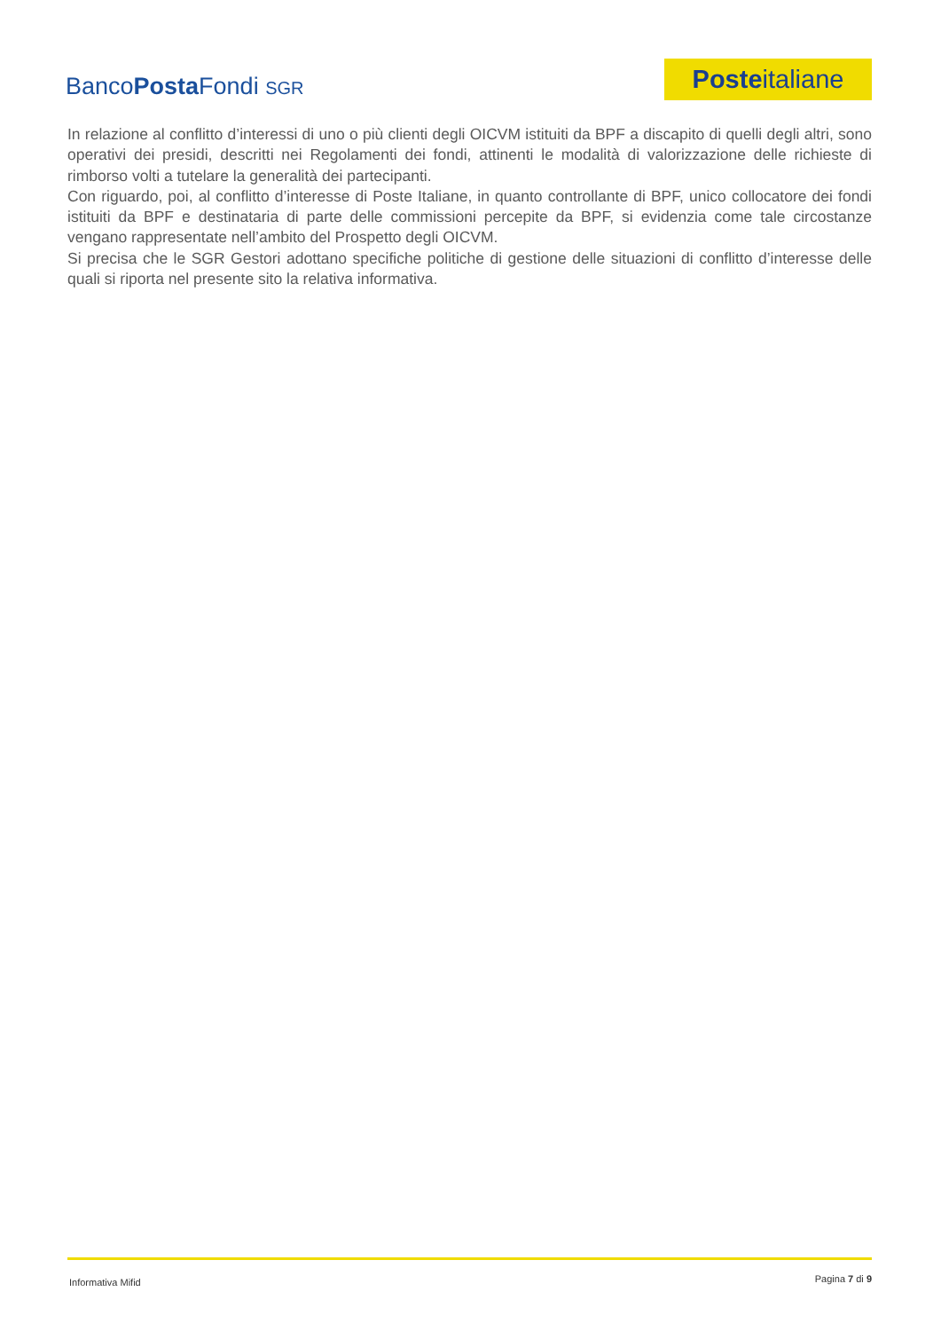BancoPosta Fondi SGR
Poste italiane
In relazione al conflitto d’interessi di uno o più clienti degli OICVM istituiti da BPF a discapito di quelli degli altri, sono operativi dei presidi, descritti nei Regolamenti dei fondi, attinenti le modalità di valorizzazione delle richieste di rimborso volti a tutelare la generalità dei partecipanti.
Con riguardo, poi, al conflitto d’interesse di Poste Italiane, in quanto controllante di BPF, unico collocatore dei fondi istituiti da BPF e destinataria di parte delle commissioni percepite da BPF, si evidenzia come tale circostanze vengano rappresentate nell’ambito del Prospetto degli OICVM.
Si precisa che le SGR Gestori adottano specifiche politiche di gestione delle situazioni di conflitto d’interesse delle quali si riporta nel presente sito la relativa informativa.
Informativa Mifid Pagina 7 di 9